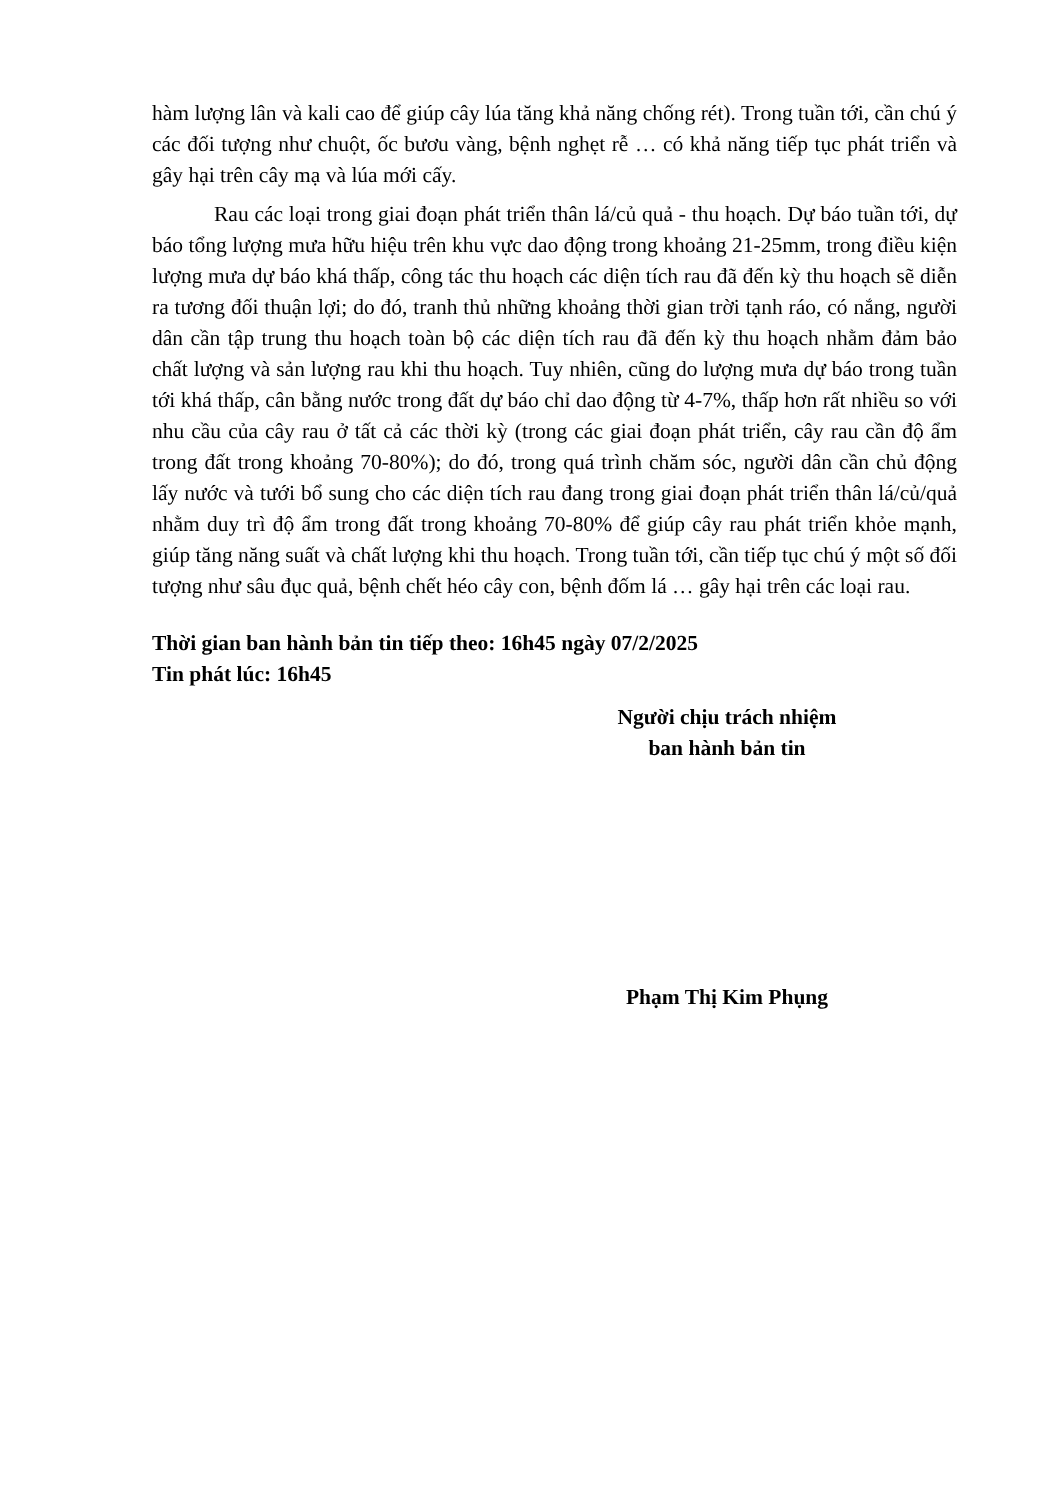hàm lượng lân và kali cao để giúp cây lúa tăng khả năng chống rét). Trong tuần tới, cần chú ý các đối tượng như chuột, ốc bươu vàng, bệnh nghẹt rễ … có khả năng tiếp tục phát triển và gây hại trên cây mạ và lúa mới cấy.
Rau các loại trong giai đoạn phát triển thân lá/củ quả - thu hoạch. Dự báo tuần tới, dự báo tổng lượng mưa hữu hiệu trên khu vực dao động trong khoảng 21-25mm, trong điều kiện lượng mưa dự báo khá thấp, công tác thu hoạch các diện tích rau đã đến kỳ thu hoạch sẽ diễn ra tương đối thuận lợi; do đó, tranh thủ những khoảng thời gian trời tạnh ráo, có nắng, người dân cần tập trung thu hoạch toàn bộ các diện tích rau đã đến kỳ thu hoạch nhằm đảm bảo chất lượng và sản lượng rau khi thu hoạch. Tuy nhiên, cũng do lượng mưa dự báo trong tuần tới khá thấp, cân bằng nước trong đất dự báo chỉ dao động từ 4-7%, thấp hơn rất nhiều so với nhu cầu của cây rau ở tất cả các thời kỳ (trong các giai đoạn phát triển, cây rau cần độ ẩm trong đất trong khoảng 70-80%); do đó, trong quá trình chăm sóc, người dân cần chủ động lấy nước và tưới bổ sung cho các diện tích rau đang trong giai đoạn phát triển thân lá/củ/quả nhằm duy trì độ ẩm trong đất trong khoảng 70-80% để giúp cây rau phát triển khỏe mạnh, giúp tăng năng suất và chất lượng khi thu hoạch. Trong tuần tới, cần tiếp tục chú ý một số đối tượng như sâu đục quả, bệnh chết héo cây con, bệnh đốm lá … gây hại trên các loại rau.
Thời gian ban hành bản tin tiếp theo: 16h45 ngày 07/2/2025
Tin phát lúc: 16h45
Người chịu trách nhiệm
ban hành bản tin
Phạm Thị Kim Phụng